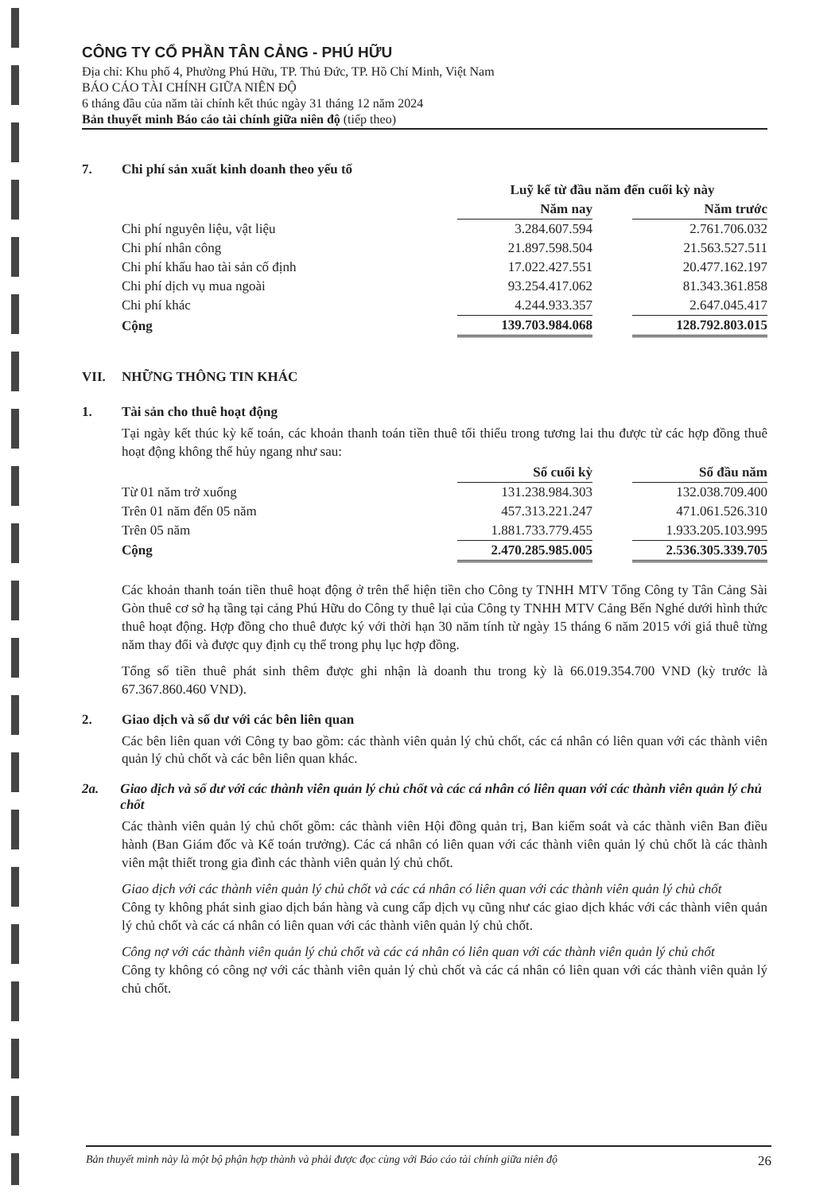CÔNG TY CỔ PHẦN TÂN CẢNG - PHÚ HỮU
Địa chỉ: Khu phố 4, Phường Phú Hữu, TP. Thủ Đức, TP. Hồ Chí Minh, Việt Nam
BÁO CÁO TÀI CHÍNH GIỮA NIÊN ĐỘ
6 tháng đầu của năm tài chính kết thúc ngày 31 tháng 12 năm 2024
Bản thuyết minh Báo cáo tài chính giữa niên độ (tiếp theo)
7. Chi phí sản xuất kinh doanh theo yếu tố
| | Luỹ kế từ đầu năm đến cuối kỳ này | | |
| | Năm nay | | Năm trước |
| Chi phí nguyên liệu, vật liệu | 3.284.607.594 | | 2.761.706.032 |
| Chi phí nhân công | 21.897.598.504 | | 21.563.527.511 |
| Chi phí khấu hao tài sản cố định | 17.022.427.551 | | 20.477.162.197 |
| Chi phí dịch vụ mua ngoài | 93.254.417.062 | | 81.343.361.858 |
| Chi phí khác | 4.244.933.357 | | 2.647.045.417 |
| Cộng | 139.703.984.068 | | 128.792.803.015 |
VII. NHỮNG THÔNG TIN KHÁC
1. Tài sản cho thuê hoạt động
Tại ngày kết thúc kỳ kế toán, các khoản thanh toán tiền thuê tối thiểu trong tương lai thu được từ các hợp đồng thuê hoạt động không thể hủy ngang như sau:
| | Số cuối kỳ | | Số đầu năm |
| Từ 01 năm trở xuống | 131.238.984.303 | | 132.038.709.400 |
| Trên 01 năm đến 05 năm | 457.313.221.247 | | 471.061.526.310 |
| Trên 05 năm | 1.881.733.779.455 | | 1.933.205.103.995 |
| Cộng | 2.470.285.985.005 | | 2.536.305.339.705 |
Các khoản thanh toán tiền thuê hoạt động ở trên thể hiện tiền cho Công ty TNHH MTV Tổng Công ty Tân Cảng Sài Gòn thuê cơ sở hạ tầng tại cảng Phú Hữu do Công ty thuê lại của Công ty TNHH MTV Cảng Bến Nghé dưới hình thức thuê hoạt động. Hợp đồng cho thuê được ký với thời hạn 30 năm tính từ ngày 15 tháng 6 năm 2015 với giá thuê từng năm thay đổi và được quy định cụ thể trong phụ lục hợp đồng.
Tổng số tiền thuê phát sinh thêm được ghi nhận là doanh thu trong kỳ là 66.019.354.700 VND (kỳ trước là 67.367.860.460 VND).
2. Giao dịch và số dư với các bên liên quan
Các bên liên quan với Công ty bao gồm: các thành viên quản lý chủ chốt, các cá nhân có liên quan với các thành viên quản lý chủ chốt và các bên liên quan khác.
2a. Giao dịch và số dư với các thành viên quản lý chủ chốt và các cá nhân có liên quan với các thành viên quản lý chủ chốt
Các thành viên quản lý chủ chốt gồm: các thành viên Hội đồng quản trị, Ban kiểm soát và các thành viên Ban điều hành (Ban Giám đốc và Kế toán trưởng). Các cá nhân có liên quan với các thành viên quản lý chủ chốt là các thành viên mật thiết trong gia đình các thành viên quản lý chủ chốt.
Giao dịch với các thành viên quản lý chủ chốt và các cá nhân có liên quan với các thành viên quản lý chủ chốt
Công ty không phát sinh giao dịch bán hàng và cung cấp dịch vụ cũng như các giao dịch khác với các thành viên quản lý chủ chốt và các cá nhân có liên quan với các thành viên quản lý chủ chốt.
Công nợ với các thành viên quản lý chủ chốt và các cá nhân có liên quan với các thành viên quản lý chủ chốt
Công ty không có công nợ với các thành viên quản lý chủ chốt và các cá nhân có liên quan với các thành viên quản lý chủ chốt.
Bản thuyết minh này là một bộ phận hợp thành và phải được đọc cùng với Báo cáo tài chính giữa niên độ 26